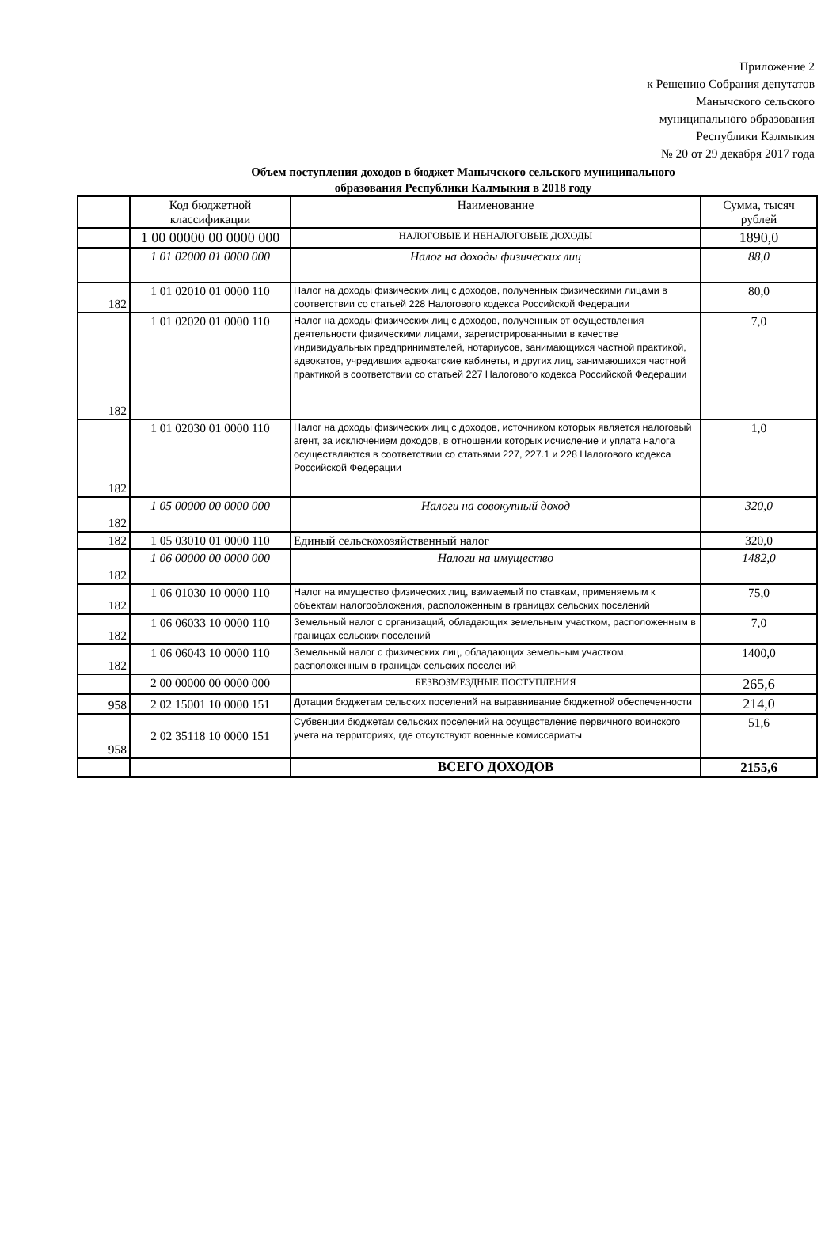Приложение 2
к Решению Собрания депутатов
Манычского сельского
муниципального образования
Республики Калмыкия
№ 20 от 29 декабря 2017 года
Объем поступления доходов в бюджет Манычского сельского муниципального образования Республики Калмыкия в 2018 году
| | Код бюджетной классификации | Наименование | Сумма, тысяч рублей |
| | 1 00 00000 00 0000 000 | НАЛОГОВЫЕ И НЕНАЛОГОВЫЕ ДОХОДЫ | 1890,0 |
| | 1 01 02000 01 0000 000 | Налог на доходы физических лиц | 88,0 |
| 182 | 1 01 02010 01 0000 110 | Налог на доходы физических лиц с доходов, полученных физическими лицами в соответствии со статьей 228 Налогового кодекса Российской Федерации | 80,0 |
| 182 | 1 01 02020 01 0000 110 | Налог на доходы физических лиц с доходов, полученных от осуществления деятельности физическими лицами, зарегистрированными в качестве индивидуальных предпринимателей, нотариусов, занимающихся частной практикой, адвокатов, учредивших адвокатские кабинеты, и других лиц, занимающихся частной практикой в соответствии со статьей 227 Налогового кодекса Российской Федерации | 7,0 |
| 182 | 1 01 02030 01 0000 110 | Налог на доходы физических лиц с доходов, источником которых является налоговый агент, за исключением доходов, в отношении которых исчисление и уплата налога осуществляются в соответствии со статьями 227, 227.1 и 228 Налогового кодекса Российской Федерации | 1,0 |
| 182 | 1 05 00000 00 0000 000 | Налоги на совокупный доход | 320,0 |
| 182 | 1 05 03010 01 0000 110 | Единый сельскохозяйственный налог | 320,0 |
| 182 | 1 06 00000 00 0000 000 | Налоги на имущество | 1482,0 |
| 182 | 1 06 01030 10 0000 110 | Налог на имущество физических лиц, взимаемый по ставкам, применяемым к объектам налогообложения, расположенным в границах сельских поселений | 75,0 |
| 182 | 1 06 06033 10 0000 110 | Земельный налог с организаций, обладающих земельным участком, расположенным в границах сельских поселений | 7,0 |
| 182 | 1 06 06043 10 0000 110 | Земельный налог с физических лиц, обладающих земельным участком, расположенным в границах сельских поселений | 1400,0 |
| | 2 00 00000 00 0000 000 | БЕЗВОЗМЕЗДНЫЕ ПОСТУПЛЕНИЯ | 265,6 |
| 958 | 2 02 15001 10 0000 151 | Дотации бюджетам сельских поселений на выравнивание бюджетной обеспеченности | 214,0 |
| 958 | 2 02 35118 10 0000 151 | Субвенции бюджетам сельских поселений на осуществление первичного воинского учета на территориях, где отсутствуют военные комиссариаты | 51,6 |
| | | ВСЕГО ДОХОДОВ | 2155,6 |